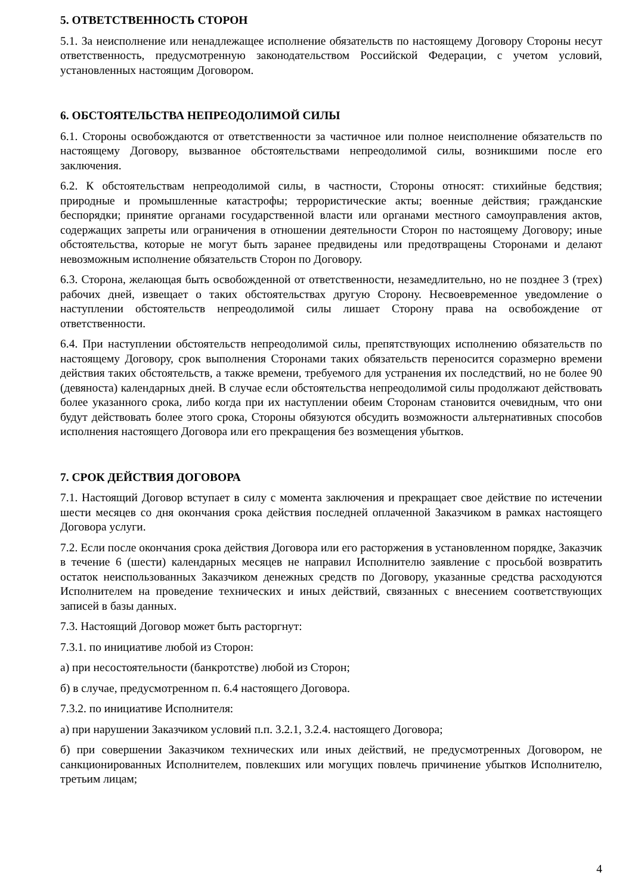5. ОТВЕТСТВЕННОСТЬ СТОРОН
5.1. За неисполнение или ненадлежащее исполнение обязательств по настоящему Договору Стороны несут ответственность, предусмотренную законодательством Российской Федерации, с учетом условий, установленных настоящим Договором.
6. ОБСТОЯТЕЛЬСТВА НЕПРЕОДОЛИМОЙ СИЛЫ
6.1. Стороны освобождаются от ответственности за частичное или полное неисполнение обязательств по настоящему Договору, вызванное обстоятельствами непреодолимой силы, возникшими после его заключения.
6.2. К обстоятельствам непреодолимой силы, в частности, Стороны относят: стихийные бедствия; природные и промышленные катастрофы; террористические акты; военные действия; гражданские беспорядки; принятие органами государственной власти или органами местного самоуправления актов, содержащих запреты или ограничения в отношении деятельности Сторон по настоящему Договору; иные обстоятельства, которые не могут быть заранее предвидены или предотвращены Сторонами и делают невозможным исполнение обязательств Сторон по Договору.
6.3. Сторона, желающая быть освобожденной от ответственности, незамедлительно, но не позднее 3 (трех) рабочих дней, извещает о таких обстоятельствах другую Сторону. Несвоевременное уведомление о наступлении обстоятельств непреодолимой силы лишает Сторону права на освобождение от ответственности.
6.4. При наступлении обстоятельств непреодолимой силы, препятствующих исполнению обязательств по настоящему Договору, срок выполнения Сторонами таких обязательств переносится соразмерно времени действия таких обстоятельств, а также времени, требуемого для устранения их последствий, но не более 90 (девяноста) календарных дней. В случае если обстоятельства непреодолимой силы продолжают действовать более указанного срока, либо когда при их наступлении обеим Сторонам становится очевидным, что они будут действовать более этого срока, Стороны обязуются обсудить возможности альтернативных способов исполнения настоящего Договора или его прекращения без возмещения убытков.
7. СРОК ДЕЙСТВИЯ ДОГОВОРА
7.1. Настоящий Договор вступает в силу с момента заключения и прекращает свое действие по истечении шести месяцев со дня окончания срока действия последней оплаченной Заказчиком в рамках настоящего Договора услуги.
7.2. Если после окончания срока действия Договора или его расторжения в установленном порядке, Заказчик в течение 6 (шести) календарных месяцев не направил Исполнителю заявление с просьбой возвратить остаток неиспользованных Заказчиком денежных средств по Договору, указанные средства расходуются Исполнителем на проведение технических и иных действий, связанных с внесением соответствующих записей в базы данных.
7.3. Настоящий Договор может быть расторгнут:
7.3.1. по инициативе любой из Сторон:
а) при несостоятельности (банкротстве) любой из Сторон;
б) в случае, предусмотренном п. 6.4 настоящего Договора.
7.3.2. по инициативе Исполнителя:
а) при нарушении Заказчиком условий п.п. 3.2.1, 3.2.4. настоящего Договора;
б) при совершении Заказчиком технических или иных действий, не предусмотренных Договором, не санкционированных Исполнителем, повлекших или могущих повлечь причинение убытков Исполнителю, третьим лицам;
4